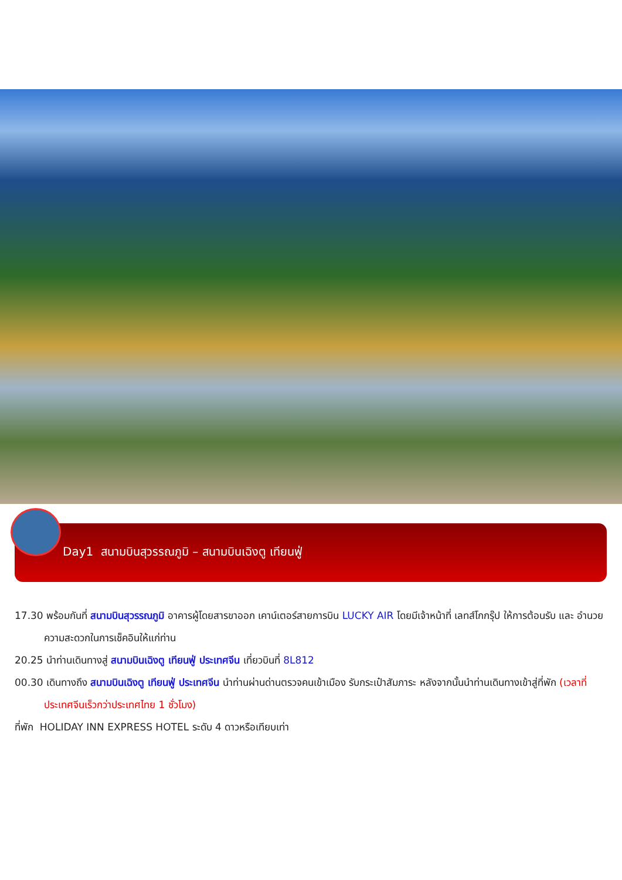Day1 สนามบินสุวรรณภูมิ – สนามบินเฉิงตู เทียนฟู่
17.30 พร้อมกันที่ สนามบินสุวรรณภูมิ อาคารผู้โดยสารขาออก เคาน์เตอร์สายการบิน LUCKY AIR โดยมีเจ้าหน้าที่ เลทส์โกกรุ๊ป ให้การต้อนรับ และ อำนวยความสะดวกในการเช็คอินให้แก่ท่าน
20.25 นำท่านเดินทางสู่ สนามบินเฉิงตู เทียนฟู่ ประเทศจีน เที่ยวบินที่ 8L812
00.30 เดินทางถึง สนามบินเฉิงตู เทียนฟู่ ประเทศจีน นำท่านผ่านด่านตรวจคนเข้าเมือง รับกระเป๋าสัมภาระ หลังจากนั้นนำท่านเดินทางเข้าสู่ที่พัก (เวลาที่ประเทศจีนเร็วกว่าประเทศไทย 1 ชั่วโมง)
ที่พัก HOLIDAY INN EXPRESS HOTEL ระดับ 4 ดาวหรือเทียบเท่า